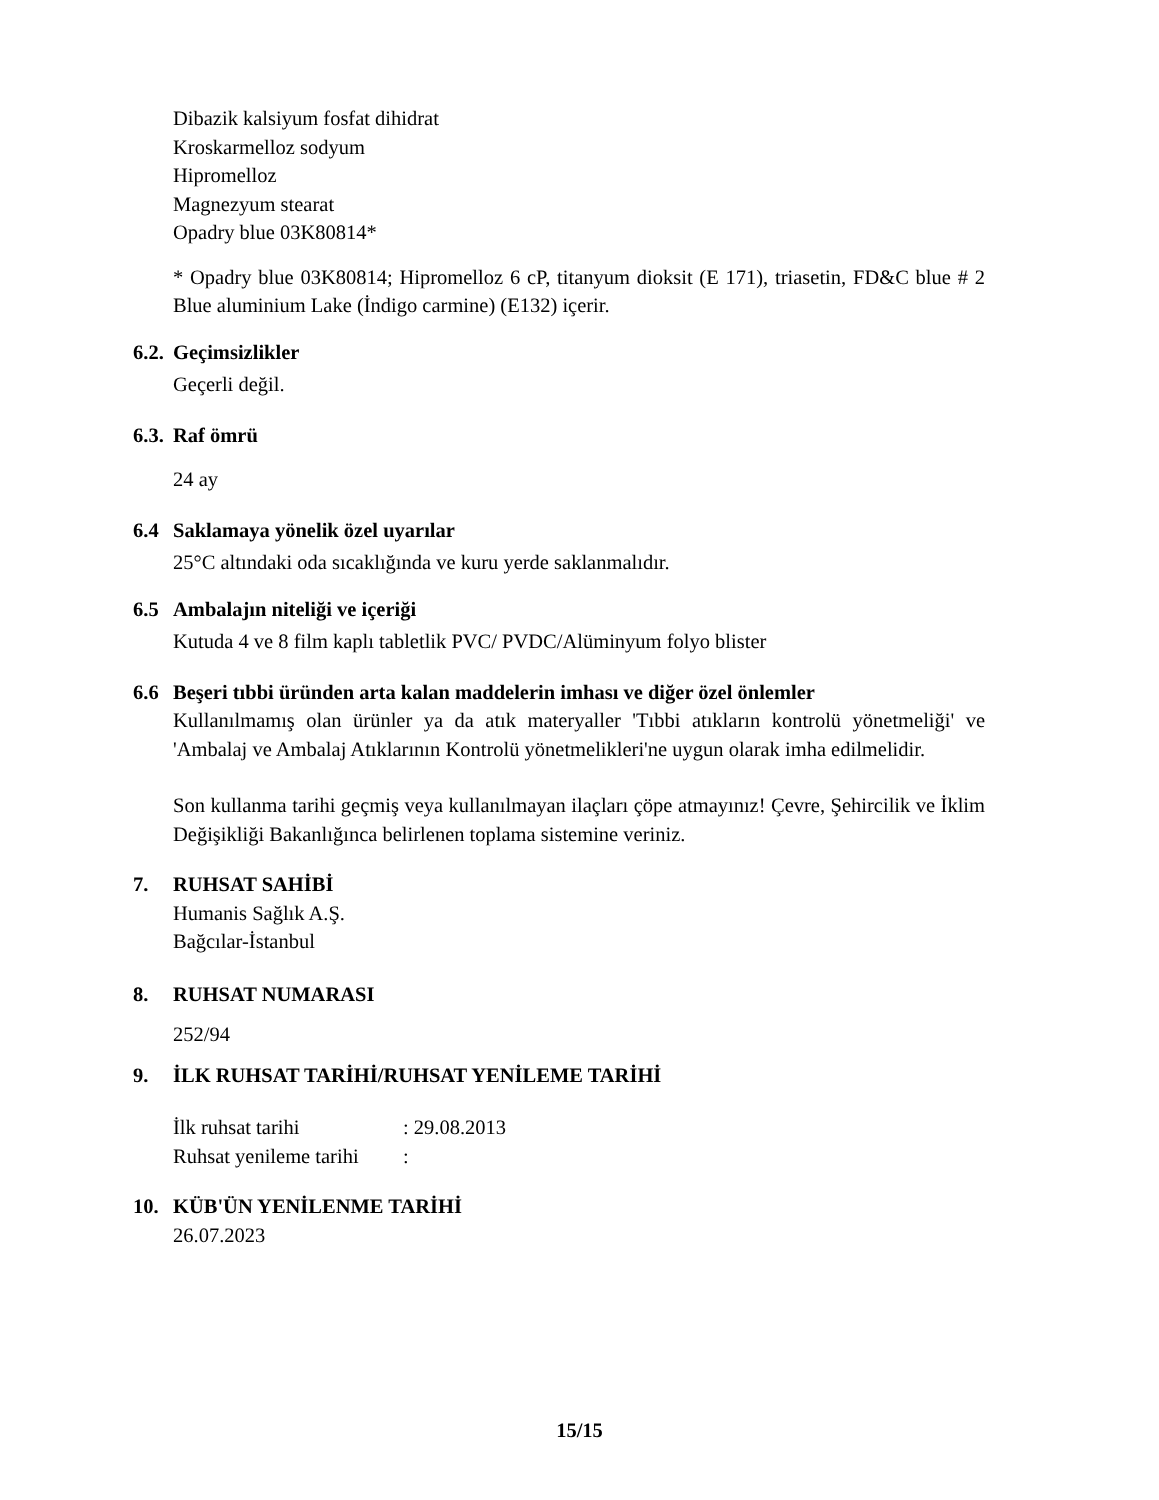Dibazik kalsiyum fosfat dihidrat
Kroskarmelloz sodyum
Hipromelloz
Magnezyum stearat
Opadry blue 03K80814*
* Opadry blue 03K80814; Hipromelloz 6 cP, titanyum dioksit (E 171), triasetin, FD&C blue # 2 Blue aluminium Lake (İndigo carmine) (E132) içerir.
6.2. Geçimsizlikler
Geçerli değil.
6.3. Raf ömrü
24 ay
6.4 Saklamaya yönelik özel uyarılar
25°C altındaki oda sıcaklığında ve kuru yerde saklanmalıdır.
6.5 Ambalajın niteliği ve içeriği
Kutuda 4 ve 8 film kaplı tabletlik PVC/ PVDC/Alüminyum folyo blister
6.6 Beşeri tıbbi üründen arta kalan maddelerin imhası ve diğer özel önlemler
Kullanılmamış olan ürünler ya da atık materyaller 'Tıbbi atıkların kontrolü yönetmeliği' ve 'Ambalaj ve Ambalaj Atıklarının Kontrolü yönetmelikleri'ne uygun olarak imha edilmelidir.
Son kullanma tarihi geçmiş veya kullanılmayan ilaçları çöpe atmayınız! Çevre, Şehircilik ve İklim Değişikliği Bakanlığınca belirlenen toplama sistemine veriniz.
7. RUHSAT SAHİBİ
Humanis Sağlık A.Ş.
Bağcılar-İstanbul
8. RUHSAT NUMARASI
252/94
9. İLK RUHSAT TARİHİ/RUHSAT YENİLEME TARİHİ
İlk ruhsat tarihi: 29.08.2013
Ruhsat yenileme tarihi:
10. KÜB'ÜN YENİLENME TARİHİ
26.07.2023
15/15